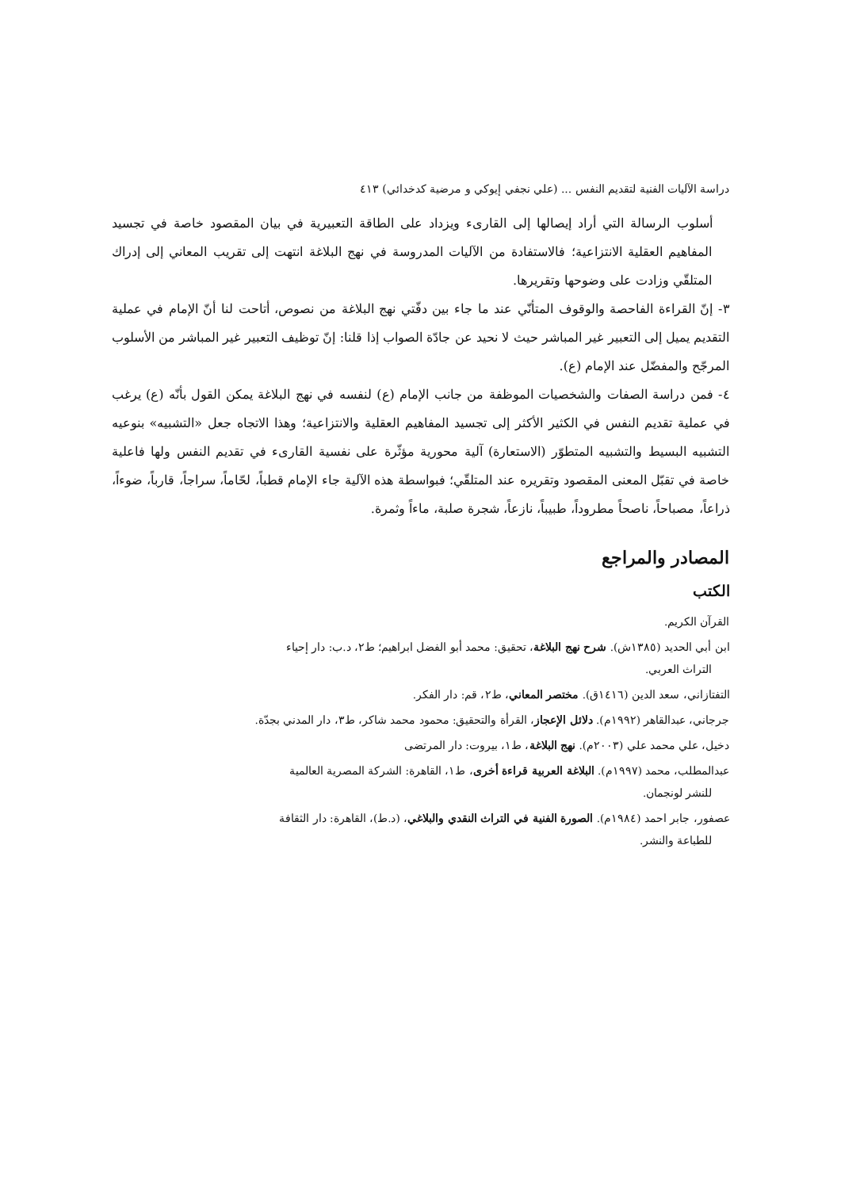دراسة الآليات الفنية لتقديم النفس ... (علي نجفي إيوكي و مرضية كدخدائي) ٤١٣
أسلوب الرسالة التي أراد إيصالها إلى القارىء ويزداد على الطاقة التعبيرية في بيان المقصود خاصة في تجسيد المفاهيم العقلية الانتزاعية؛ فالاستفادة من الآليات المدروسة في نهج البلاغة انتهت إلى تقريب المعاني إلى إدراك المتلقّي وزادت على وضوحها وتقريرها.
٣- إنّ القراءة الفاحصة والوقوف المتأنّي عند ما جاء بين دفّتي نهج البلاغة من نصوص، أتاحت لنا أنّ الإمام في عملية التقديم يميل إلى التعبير غير المباشر حيث لا نحيد عن جادّة الصواب إذا قلنا: إنّ توظيف التعبير غير المباشر من الأسلوب المرجّح والمفضّل عند الإمام (ع).
٤- فمن دراسة الصفات والشخصيات الموظفة من جانب الإمام (ع) لنفسه في نهج البلاغة يمكن القول بأنّه (ع) يرغب في عملية تقديم النفس في الكثير الأكثر إلى تجسيد المفاهيم العقلية والانتزاعية؛ وهذا الاتجاه جعل «التشبيه» بنوعيه التشبيه البسيط والتشبيه المتطوّر (الاستعارة) آلية محورية مؤثّرة على نفسية القارىء في تقديم النفس ولها فاعلية خاصة في تقبّل المعنى المقصود وتقريره عند المتلقّي؛ فبواسطة هذه الآلية جاء الإمام قطباً، لحّاماً، سراجاً، قارباً، ضوءاً، ذراعاً، مصباحاً، ناصحاً مطروداً، طبيباً، نازعاً، شجرة صلبة، ماءاً وثمرة.
المصادر والمراجع
الكتب
القرآن الكريم.
ابن أبي الحديد (١٣٨٥ش). شرح نهج البلاغة، تحقيق: محمد أبو الفضل ابراهيم؛ ط٢، د.ب: دار إحياء
التراث العربي.
التفتازاني، سعد الدين (١٤١٦ق). مختصر المعاني، ط٢، قم: دار الفكر.
جرجاني، عبدالقاهر (١٩٩٢م). دلائل الإعجاز، القرأة والتحقيق: محمود محمد شاكر، ط٣، دار المدني بجدّة.
دخيل، علي محمد علي (٢٠٠٣م). نهج البلاغة، ط١، بيروت: دار المرتضى
عبدالمطلب، محمد (١٩٩٧م). البلاغة العربية قراءة أخرى، ط١، القاهرة: الشركة المصرية العالمية
للنشر لونجمان.
عصفور، جابر احمد (١٩٨٤م). الصورة الفنية في التراث النقدي والبلاغي، (د.ط)، القاهرة: دار الثقافة
للطباعة والنشر.